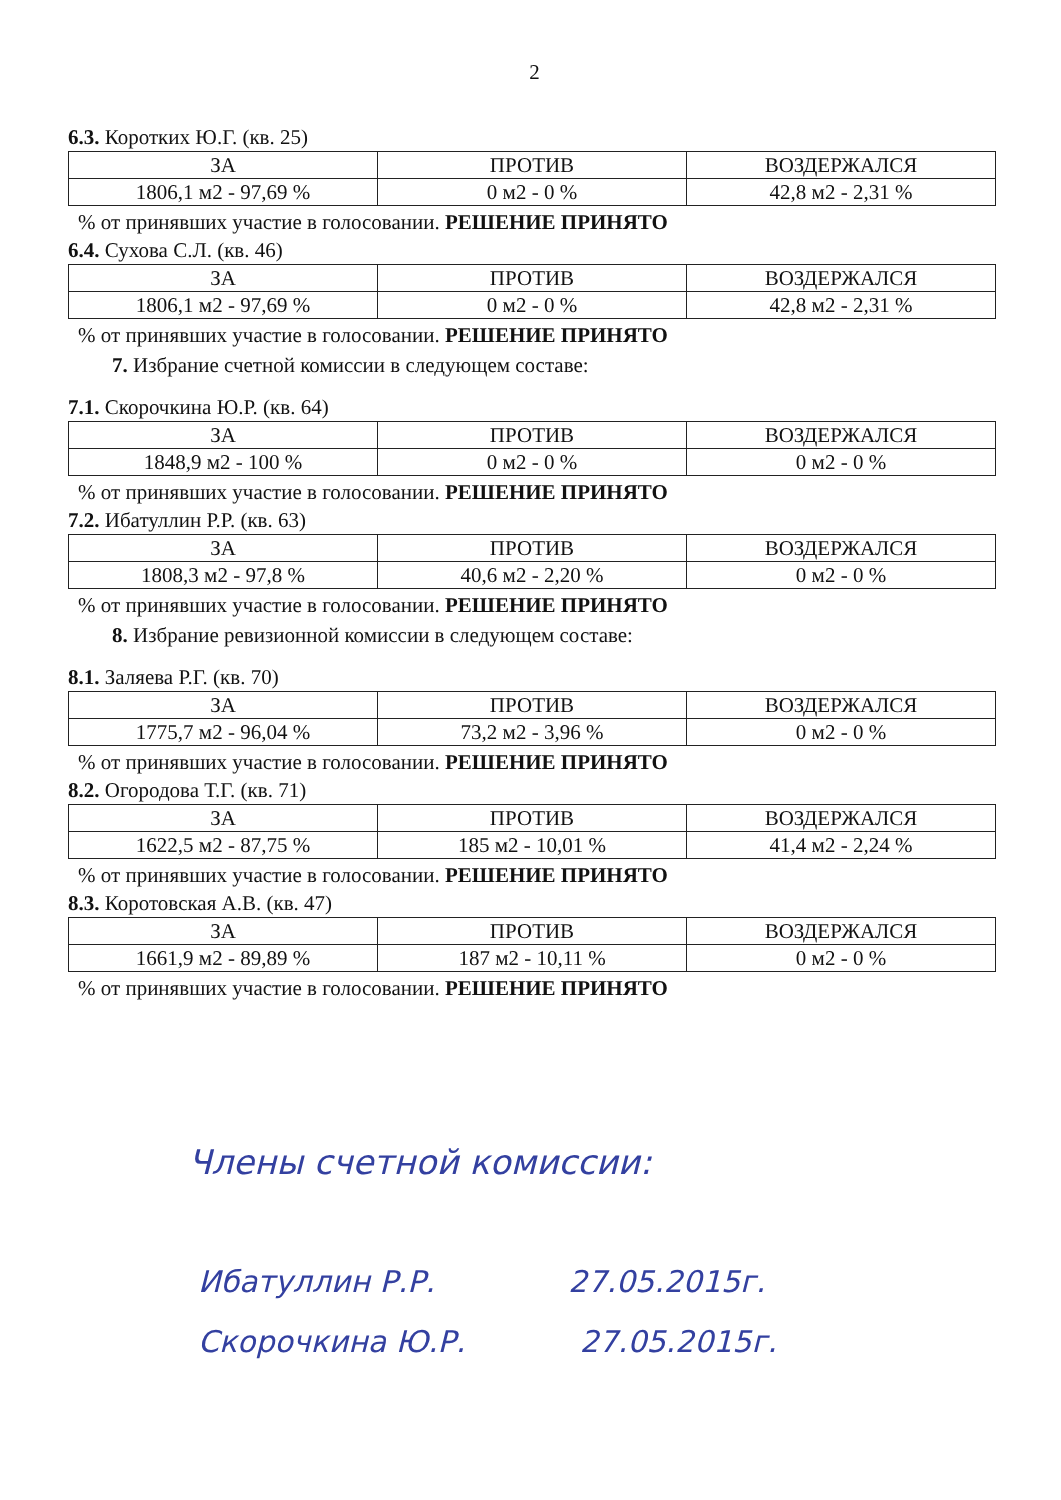2
6.3. Коротких Ю.Г. (кв. 25)
| ЗА | ПРОТИВ | ВОЗДЕРЖАЛСЯ |
| --- | --- | --- |
| 1806,1 м2 - 97,69 % | 0 м2 - 0 % | 42,8 м2 - 2,31 % |
% от принявших участие в голосовании. РЕШЕНИЕ ПРИНЯТО
6.4. Сухова С.Л. (кв. 46)
| ЗА | ПРОТИВ | ВОЗДЕРЖАЛСЯ |
| --- | --- | --- |
| 1806,1 м2 - 97,69 % | 0 м2 - 0 % | 42,8 м2 - 2,31 % |
% от принявших участие в голосовании. РЕШЕНИЕ ПРИНЯТО
7. Избрание счетной комиссии в следующем составе:
7.1. Скорочкина Ю.Р. (кв. 64)
| ЗА | ПРОТИВ | ВОЗДЕРЖАЛСЯ |
| --- | --- | --- |
| 1848,9 м2 - 100 % | 0 м2 - 0 % | 0 м2 - 0 % |
% от принявших участие в голосовании. РЕШЕНИЕ ПРИНЯТО
7.2. Ибатуллин Р.Р. (кв. 63)
| ЗА | ПРОТИВ | ВОЗДЕРЖАЛСЯ |
| --- | --- | --- |
| 1808,3 м2 - 97,8 % | 40,6 м2 - 2,20 % | 0 м2 - 0 % |
% от принявших участие в голосовании. РЕШЕНИЕ ПРИНЯТО
8. Избрание ревизионной комиссии в следующем составе:
8.1. Заляева Р.Г. (кв. 70)
| ЗА | ПРОТИВ | ВОЗДЕРЖАЛСЯ |
| --- | --- | --- |
| 1775,7 м2 - 96,04 % | 73,2 м2 - 3,96 % | 0 м2 - 0 % |
% от принявших участие в голосовании. РЕШЕНИЕ ПРИНЯТО
8.2. Огородова Т.Г. (кв. 71)
| ЗА | ПРОТИВ | ВОЗДЕРЖАЛСЯ |
| --- | --- | --- |
| 1622,5 м2 - 87,75 % | 185 м2 - 10,01 % | 41,4 м2 - 2,24 % |
% от принявших участие в голосовании. РЕШЕНИЕ ПРИНЯТО
8.3. Коротовская А.В. (кв. 47)
| ЗА | ПРОТИВ | ВОЗДЕРЖАЛСЯ |
| --- | --- | --- |
| 1661,9 м2 - 89,89 % | 187 м2 - 10,11 % | 0 м2 - 0 % |
% от принявших участие в голосовании. РЕШЕНИЕ ПРИНЯТО
Члены счетной комиссии:
Ибатуллин Р.Р. 27.05.2015г.
Скорочкина Ю.Р. 27.05.2015г.